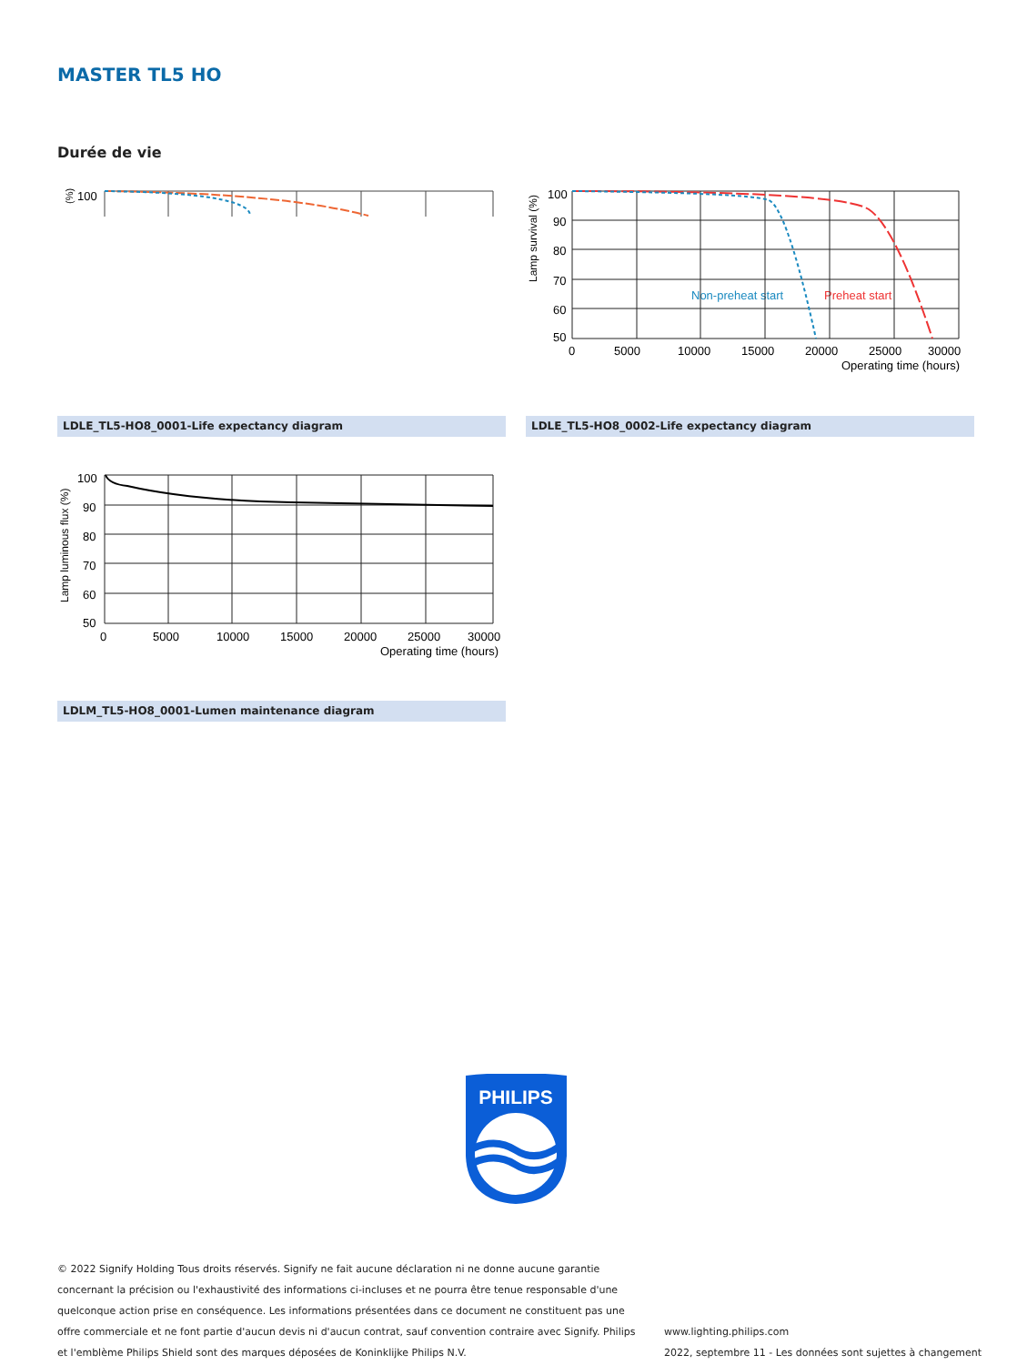MASTER TL5 HO
Durée de vie
100
(%)
Lamp survival (%)
100
90
80
70
60
50
0
5000
10000
15000
20000
25000
30000
Operating time (hours)
Non-preheat start
Preheat start
LDLE_TL5-HO8_0001-Life expectancy diagram LDLE_TL5-HO8_0002-Life expectancy diagram
Lamp luminous flux (%)
100
90
80
70
60
50
0
5000
10000
15000
20000
25000
30000
Operating time (hours)
LDLM_TL5-HO8_0001-Lumen maintenance diagram
PHILIPS
© 2022 Signify Holding Tous droits réservés. Signify ne fait aucune déclaration ni ne donne aucune garantie concernant la précision ou l'exhaustivité des informations ci-incluses et ne pourra être tenue responsable d'une quelconque action prise en conséquence. Les informations présentées dans ce document ne constituent pas une offre commerciale et ne font partie d'aucun devis ni d'aucun contrat, sauf convention contraire avec Signify. Philips et l'emblème Philips Shield sont des marques déposées de Koninklijke Philips N.V.
www.lighting.philips.com
2022, septembre 11 - Les données sont sujettes à changement